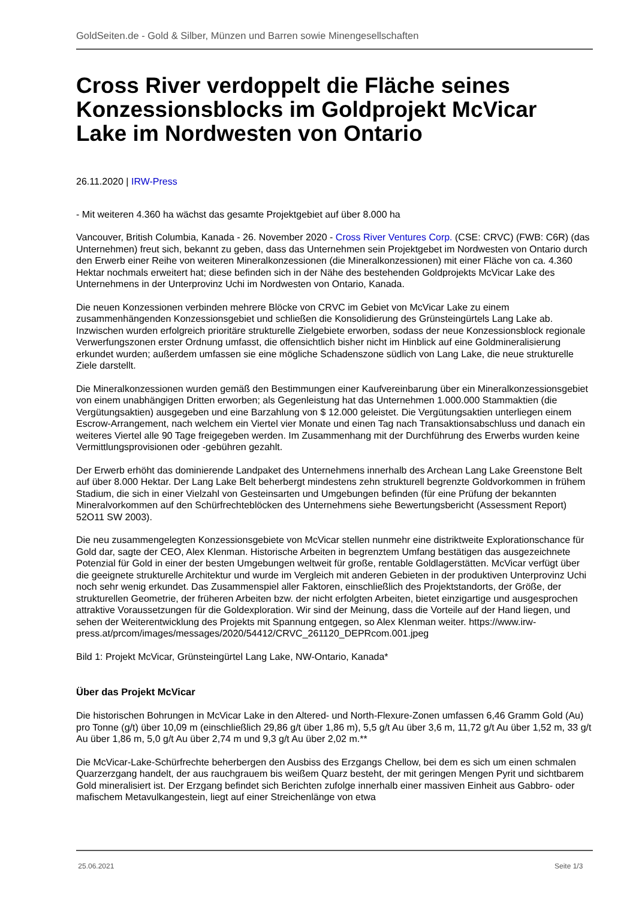GoldSeiten.de - Gold & Silber, Münzen und Barren sowie Minengesellschaften
Cross River verdoppelt die Fläche seines Konzessionsblocks im Goldprojekt McVicar Lake im Nordwesten von Ontario
26.11.2020 | IRW-Press
- Mit weiteren 4.360 ha wächst das gesamte Projektgebiet auf über 8.000 ha
Vancouver, British Columbia, Kanada - 26. November 2020 - Cross River Ventures Corp. (CSE: CRVC) (FWB: C6R) (das Unternehmen) freut sich, bekannt zu geben, dass das Unternehmen sein Projektgebet im Nordwesten von Ontario durch den Erwerb einer Reihe von weiteren Mineralkonzessionen (die Mineralkonzessionen) mit einer Fläche von ca. 4.360 Hektar nochmals erweitert hat; diese befinden sich in der Nähe des bestehenden Goldprojekts McVicar Lake des Unternehmens in der Unterprovinz Uchi im Nordwesten von Ontario, Kanada.
Die neuen Konzessionen verbinden mehrere Blöcke von CRVC im Gebiet von McVicar Lake zu einem zusammenhängenden Konzessionsgebiet und schließen die Konsolidierung des Grünsteingürtels Lang Lake ab. Inzwischen wurden erfolgreich prioritäre strukturelle Zielgebiete erworben, sodass der neue Konzessionsblock regionale Verwerfungszonen erster Ordnung umfasst, die offensichtlich bisher nicht im Hinblick auf eine Goldmineralisierung erkundet wurden; außerdem umfassen sie eine mögliche Schadenszone südlich von Lang Lake, die neue strukturelle Ziele darstellt.
Die Mineralkonzessionen wurden gemäß den Bestimmungen einer Kaufvereinbarung über ein Mineralkonzessionsgebiet von einem unabhängigen Dritten erworben; als Gegenleistung hat das Unternehmen 1.000.000 Stammaktien (die Vergütungsaktien) ausgegeben und eine Barzahlung von $ 12.000 geleistet. Die Vergütungsaktien unterliegen einem Escrow-Arrangement, nach welchem ein Viertel vier Monate und einen Tag nach Transaktionsabschluss und danach ein weiteres Viertel alle 90 Tage freigegeben werden. Im Zusammenhang mit der Durchführung des Erwerbs wurden keine Vermittlungsprovisionen oder -gebühren gezahlt.
Der Erwerb erhöht das dominierende Landpaket des Unternehmens innerhalb des Archean Lang Lake Greenstone Belt auf über 8.000 Hektar. Der Lang Lake Belt beherbergt mindestens zehn strukturell begrenzte Goldvorkommen in frühem Stadium, die sich in einer Vielzahl von Gesteinsarten und Umgebungen befinden (für eine Prüfung der bekannten Mineralvorkommen auf den Schürfrechteblöcken des Unternehmens siehe Bewertungsbericht (Assessment Report) 52O11 SW 2003).
Die neu zusammengelegten Konzessionsgebiete von McVicar stellen nunmehr eine distriktweite Explorationschance für Gold dar, sagte der CEO, Alex Klenman. Historische Arbeiten in begrenztem Umfang bestätigen das ausgezeichnete Potenzial für Gold in einer der besten Umgebungen weltweit für große, rentable Goldlagerstätten. McVicar verfügt über die geeignete strukturelle Architektur und wurde im Vergleich mit anderen Gebieten in der produktiven Unterprovinz Uchi noch sehr wenig erkundet. Das Zusammenspiel aller Faktoren, einschließlich des Projektstandorts, der Größe, der strukturellen Geometrie, der früheren Arbeiten bzw. der nicht erfolgten Arbeiten, bietet einzigartige und ausgesprochen attraktive Voraussetzungen für die Goldexploration. Wir sind der Meinung, dass die Vorteile auf der Hand liegen, und sehen der Weiterentwicklung des Projekts mit Spannung entgegen, so Alex Klenman weiter. https://www.irw-press.at/prcom/images/messages/2020/54412/CRVC_261120_DEPRcom.001.jpeg
Bild 1: Projekt McVicar, Grünsteingürtel Lang Lake, NW-Ontario, Kanada*
Über das Projekt McVicar
Die historischen Bohrungen in McVicar Lake in den Altered- und North-Flexure-Zonen umfassen 6,46 Gramm Gold (Au) pro Tonne (g/t) über 10,09 m (einschließlich 29,86 g/t über 1,86 m), 5,5 g/t Au über 3,6 m, 11,72 g/t Au über 1,52 m, 33 g/t Au über 1,86 m, 5,0 g/t Au über 2,74 m und 9,3 g/t Au über 2,02 m.**
Die McVicar-Lake-Schürfrechte beherbergen den Ausbiss des Erzgangs Chellow, bei dem es sich um einen schmalen Quarzerzgang handelt, der aus rauchgrauem bis weißem Quarz besteht, der mit geringen Mengen Pyrit und sichtbarem Gold mineralisiert ist. Der Erzgang befindet sich Berichten zufolge innerhalb einer massiven Einheit aus Gabbro- oder mafischem Metavulkangestein, liegt auf einer Streichenlänge von etwa
25.06.2021 Seite 1/3